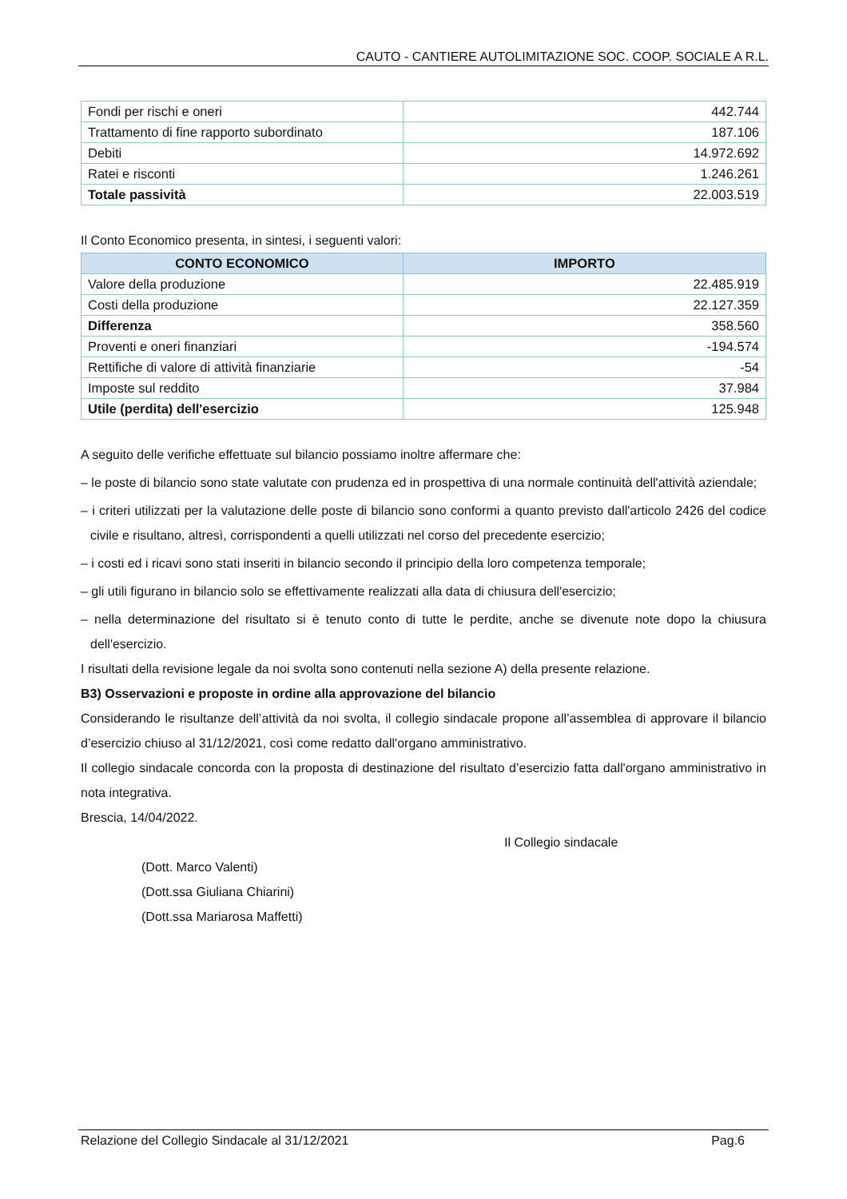CAUTO - CANTIERE AUTOLIMITAZIONE SOC. COOP. SOCIALE A R.L.
| Fondi per rischi e oneri | 442.744 |
| Trattamento di fine rapporto subordinato | 187.106 |
| Debiti | 14.972.692 |
| Ratei e risconti | 1.246.261 |
| Totale passività | 22.003.519 |
Il Conto Economico presenta, in sintesi, i seguenti valori:
| CONTO ECONOMICO | IMPORTO |
| --- | --- |
| Valore della produzione | 22.485.919 |
| Costi della produzione | 22.127.359 |
| Differenza | 358.560 |
| Proventi e oneri finanziari | -194.574 |
| Rettifiche di valore di attività finanziarie | -54 |
| Imposte sul reddito | 37.984 |
| Utile (perdita) dell'esercizio | 125.948 |
A seguito delle verifiche effettuate sul bilancio possiamo inoltre affermare che:
– le poste di bilancio sono state valutate con prudenza ed in prospettiva di una normale continuità dell'attività aziendale;
– i criteri utilizzati per la valutazione delle poste di bilancio sono conformi a quanto previsto dall'articolo 2426 del codice civile e risultano, altresì, corrispondenti a quelli utilizzati nel corso del precedente esercizio;
– i costi ed i ricavi sono stati inseriti in bilancio secondo il principio della loro competenza temporale;
– gli utili figurano in bilancio solo se effettivamente realizzati alla data di chiusura dell'esercizio;
– nella determinazione del risultato si è tenuto conto di tutte le perdite, anche se divenute note dopo la chiusura dell'esercizio.
I risultati della revisione legale da noi svolta sono contenuti nella sezione A) della presente relazione.
B3) Osservazioni e proposte in ordine alla approvazione del bilancio
Considerando le risultanze dell’attività da noi svolta, il collegio sindacale propone all’assemblea di approvare il bilancio d’esercizio chiuso al 31/12/2021, così come redatto dall'organo amministrativo.
Il collegio sindacale concorda con la proposta di destinazione del risultato d’esercizio fatta dall'organo amministrativo in nota integrativa.
Brescia, 14/04/2022.
Il Collegio sindacale
(Dott. Marco Valenti)
(Dott.ssa Giuliana Chiarini)
(Dott.ssa Mariarosa Maffetti)
Relazione del Collegio Sindacale al 31/12/2021 Pag.6